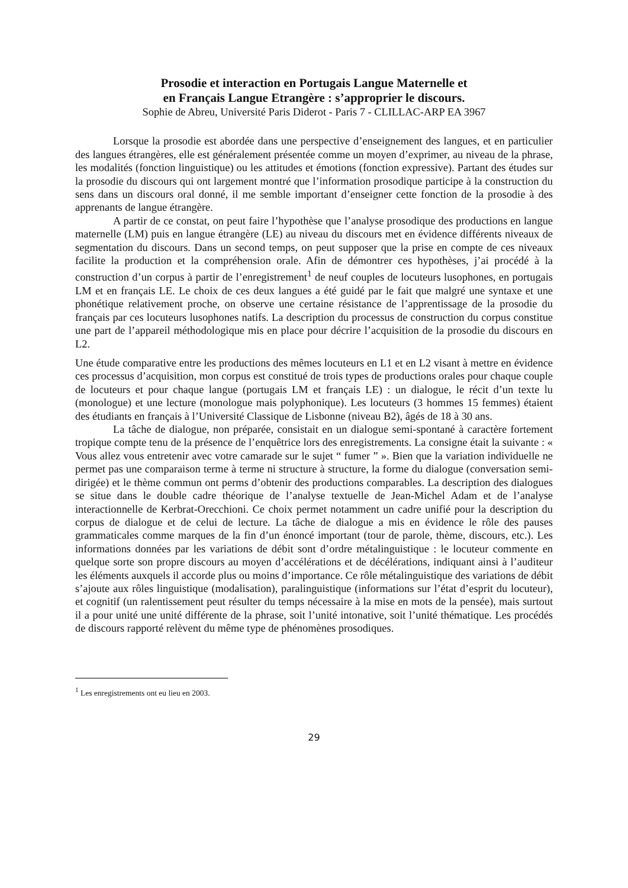Prosodie et interaction en Portugais Langue Maternelle et
en Français Langue Etrangère : s’approprier le discours.
Sophie de Abreu, Université Paris Diderot - Paris 7 - CLILLAC-ARP EA 3967
Lorsque la prosodie est abordée dans une perspective d’enseignement des langues, et en particulier des langues étrangères, elle est généralement présentée comme un moyen d’exprimer, au niveau de la phrase, les modalités (fonction linguistique) ou les attitudes et émotions (fonction expressive). Partant des études sur la prosodie du discours qui ont largement montré que l’information prosodique participe à la construction du sens dans un discours oral donné, il me semble important d’enseigner cette fonction de la prosodie à des apprenants de langue étrangère.
A partir de ce constat, on peut faire l’hypothèse que l’analyse prosodique des productions en langue maternelle (LM) puis en langue étrangère (LE) au niveau du discours met en évidence différents niveaux de segmentation du discours. Dans un second temps, on peut supposer que la prise en compte de ces niveaux facilite la production et la compréhension orale. Afin de démontrer ces hypothèses, j’ai procédé à la construction d’un corpus à partir de l’enregistrement<sup>1</sup> de neuf couples de locuteurs lusophones, en portugais LM et en français LE. Le choix de ces deux langues a été guidé par le fait que malgré une syntaxe et une phonétique relativement proche, on observe une certaine résistance de l’apprentissage de la prosodie du français par ces locuteurs lusophones natifs. La description du processus de construction du corpus constitue une part de l’appareil méthodologique mis en place pour décrire l’acquisition de la prosodie du discours en L2.
Une étude comparative entre les productions des mêmes locuteurs en L1 et en L2 visant à mettre en évidence ces processus d’acquisition, mon corpus est constitué de trois types de productions orales pour chaque couple de locuteurs et pour chaque langue (portugais LM et français LE) : un dialogue, le récit d’un texte lu (monologue) et une lecture (monologue mais polyphonique). Les locuteurs (3 hommes 15 femmes) étaient des étudiants en français à l’Université Classique de Lisbonne (niveau B2), âgés de 18 à 30 ans.
La tâche de dialogue, non préparée, consistait en un dialogue semi-spontané à caractère fortement tropique compte tenu de la présence de l’enquêtrice lors des enregistrements. La consigne était la suivante : « Vous allez vous entretenir avec votre camarade sur le sujet “ fumer ” ». Bien que la variation individuelle ne permet pas une comparaison terme à terme ni structure à structure, la forme du dialogue (conversation semi-dirigée) et le thème commun ont perms d’obtenir des productions comparables. La description des dialogues se situe dans le double cadre théorique de l’analyse textuelle de Jean-Michel Adam et de l’analyse interactionnelle de Kerbrat-Orecchioni. Ce choix permet notamment un cadre unifié pour la description du corpus de dialogue et de celui de lecture. La tâche de dialogue a mis en évidence le rôle des pauses grammaticales comme marques de la fin d’un énoncé important (tour de parole, thème, discours, etc.). Les informations données par les variations de débit sont d’ordre métalinguistique : le locuteur commente en quelque sorte son propre discours au moyen d’accélérations et de décélérations, indiquant ainsi à l’auditeur les éléments auxquels il accorde plus ou moins d’importance. Ce rôle métalinguistique des variations de débit s’ajoute aux rôles linguistique (modalisation), paralinguistique (informations sur l’état d’esprit du locuteur), et cognitif (un ralentissement peut résulter du temps nécessaire à la mise en mots de la pensée), mais surtout il a pour unité une unité différente de la phrase, soit l’unité intonative, soit l’unité thématique. Les procédés de discours rapporté relèvent du même type de phénomènes prosodiques.
<sup>1</sup> Les enregistrements ont eu lieu en 2003.
29